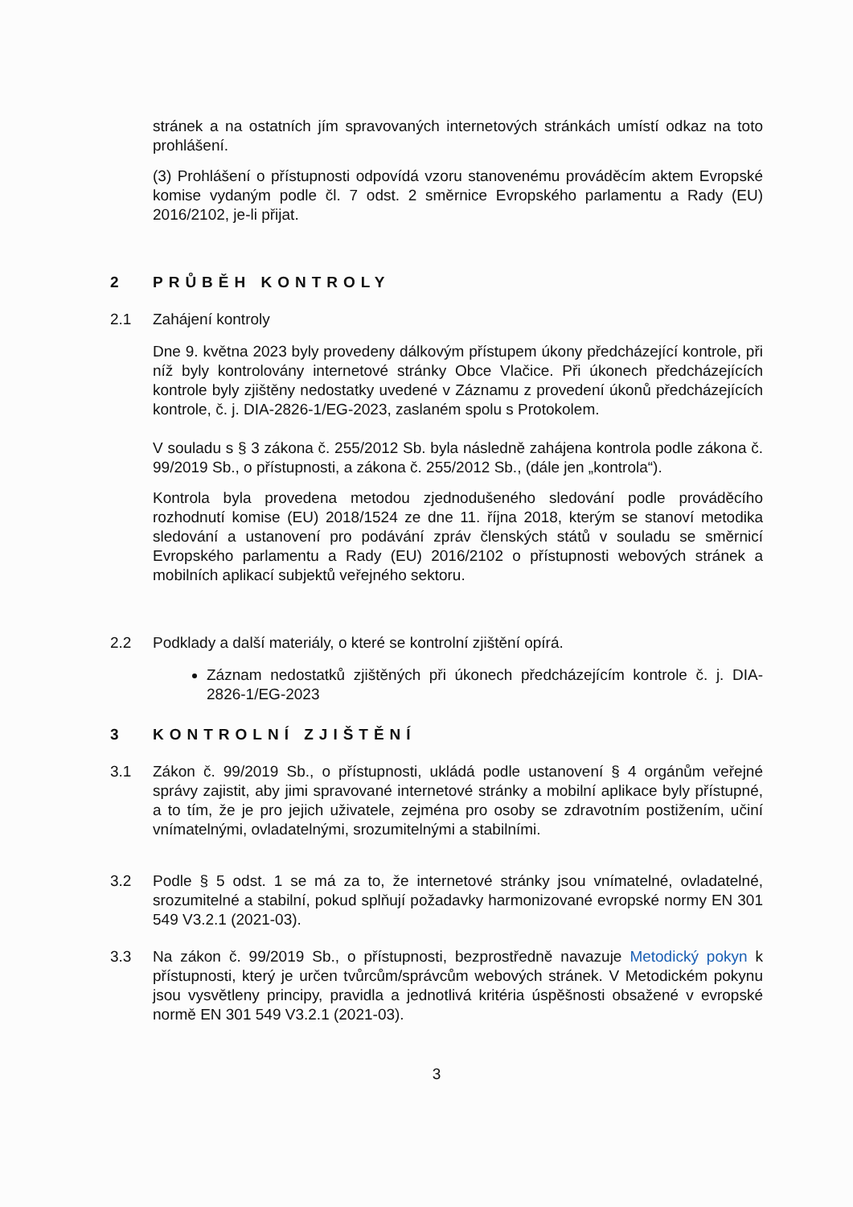stránek a na ostatních jím spravovaných internetových stránkách umístí odkaz na toto prohlášení.
(3) Prohlášení o přístupnosti odpovídá vzoru stanovenému prováděcím aktem Evropské komise vydaným podle čl. 7 odst. 2 směrnice Evropského parlamentu a Rady (EU) 2016/2102, je-li přijat.
2 PRŮBĚH KONTROLY
2.1 Zahájení kontroly
Dne 9. května 2023 byly provedeny dálkovým přístupem úkony předcházející kontrole, při níž byly kontrolovány internetové stránky Obce Vlačice. Při úkonech předcházejících kontrole byly zjištěny nedostatky uvedené v Záznamu z provedení úkonů předcházejících kontrole, č. j. DIA-2826-1/EG-2023, zaslaném spolu s Protokolem.
V souladu s § 3 zákona č. 255/2012 Sb. byla následně zahájena kontrola podle zákona č. 99/2019 Sb., o přístupnosti, a zákona č. 255/2012 Sb., (dále jen „kontrola“).
Kontrola byla provedena metodou zjednodušeného sledování podle prováděcího rozhodnutí komise (EU) 2018/1524 ze dne 11. října 2018, kterým se stanoví metodika sledování a ustanovení pro podávání zpráv členských států v souladu se směrnicí Evropského parlamentu a Rady (EU) 2016/2102 o přístupnosti webových stránek a mobilních aplikací subjektů veřejného sektoru.
2.2 Podklady a další materiály, o které se kontrolní zjištění opírá.
Záznam nedostatků zjištěných při úkonech předcházejícím kontrole č. j. DIA-2826-1/EG-2023
3 KONTROLNÍ ZJIŠTĚNÍ
3.1 Zákon č. 99/2019 Sb., o přístupnosti, ukládá podle ustanovení § 4 orgánům veřejné správy zajistit, aby jimi spravované internetové stránky a mobilní aplikace byly přístupné, a to tím, že je pro jejich uživatele, zejména pro osoby se zdravotním postižením, učiní vnímatelnými, ovladatelnými, srozumitelnými a stabilními.
3.2 Podle § 5 odst. 1 se má za to, že internetové stránky jsou vnímatelné, ovladatelné, srozumitelné a stabilní, pokud splňují požadavky harmonizované evropské normy EN 301 549 V3.2.1 (2021-03).
3.3 Na zákon č. 99/2019 Sb., o přístupnosti, bezprostředně navazuje Metodický pokyn k přístupnosti, který je určen tvůrcům/správcům webových stránek. V Metodickém pokynu jsou vysvětleny principy, pravidla a jednotlivá kritéria úspěšnosti obsažené v evropské normě EN 301 549 V3.2.1 (2021-03).
3